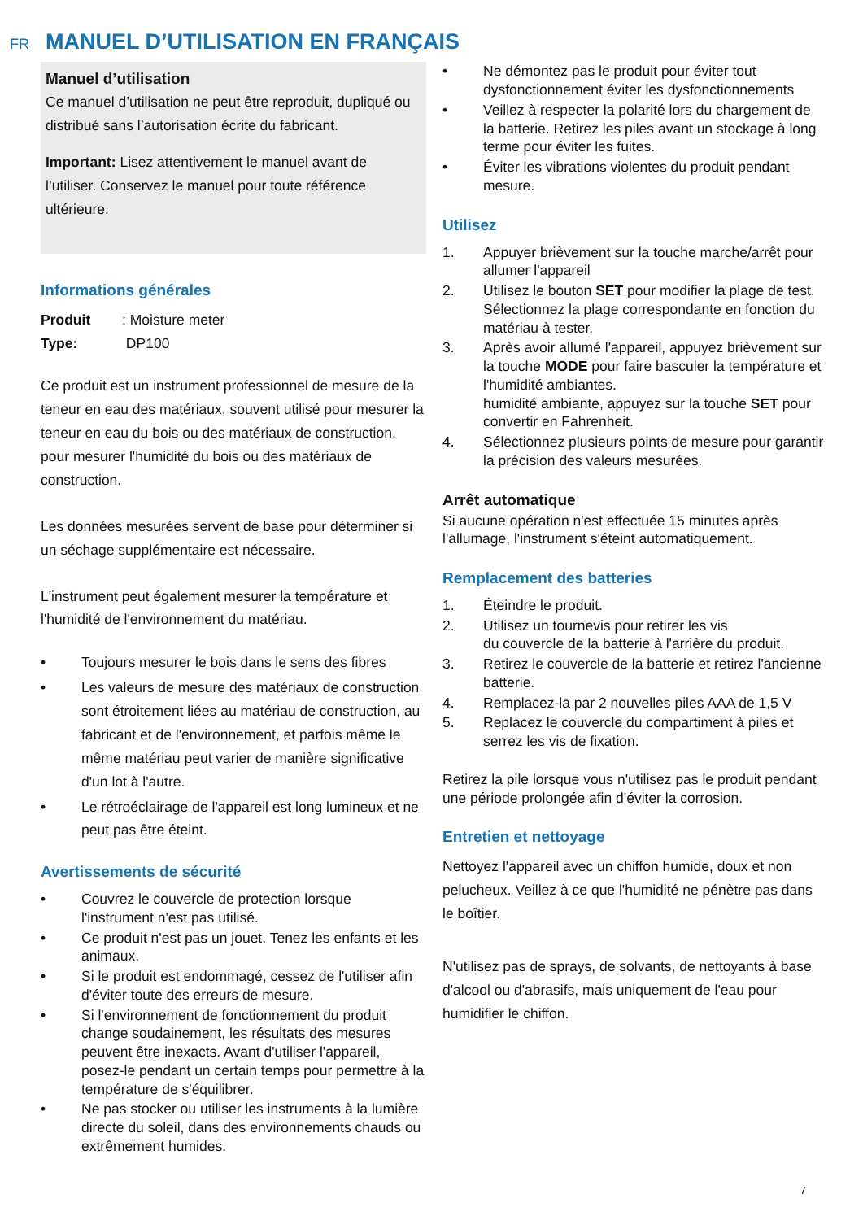FR
MANUEL D’UTILISATION EN FRANÇAIS
Manuel d’utilisation
Ce manuel d’utilisation ne peut être reproduit, dupliqué ou distribué sans l’autorisation écrite du fabricant.
Important: Lisez attentivement le manuel avant de l’utiliser. Conservez le manuel pour toute référence ultérieure.
Informations générales
Produit: Moisture meter
Type: DP100
Ce produit est un instrument professionnel de mesure de la teneur en eau des matériaux, souvent utilisé pour mesurer la teneur en eau du bois ou des matériaux de construction. pour mesurer l'humidité du bois ou des matériaux de construction.
Les données mesurées servent de base pour déterminer si un séchage supplémentaire est nécessaire.
L'instrument peut également mesurer la température et l'humidité de l'environnement du matériau.
• Toujours mesurer le bois dans le sens des fibres
• Les valeurs de mesure des matériaux de construction sont étroitement liées au matériau de construction, au fabricant et de l'environnement, et parfois même le même matériau peut varier de manière significative d'un lot à l'autre.
• Le rétroéclairage de l'appareil est long lumineux et ne peut pas être éteint.
Avertissements de sécurité
• Couvrez le couvercle de protection lorsque l'instrument n'est pas utilisé.
• Ce produit n'est pas un jouet. Tenez les enfants et les animaux.
• Si le produit est endommagé, cessez de l'utiliser afin d'éviter toute des erreurs de mesure.
• Si l'environnement de fonctionnement du produit change soudainement, les résultats des mesures peuvent être inexacts. Avant d'utiliser l'appareil, posez-le pendant un certain temps pour permettre à la température de s'équilibrer.
• Ne pas stocker ou utiliser les instruments à la lumière directe du soleil, dans des environnements chauds ou extrêmement humides.
• Ne démontez pas le produit pour éviter tout dysfonctionnement éviter les dysfonctionnements
• Veillez à respecter la polarité lors du chargement de la batterie. Retirez les piles avant un stockage à long terme pour éviter les fuites.
• Éviter les vibrations violentes du produit pendant mesure.
Utilisez
1. Appuyer brièvement sur la touche marche/arrêt pour allumer l'appareil
2. Utilisez le bouton SET pour modifier la plage de test. Sélectionnez la plage correspondante en fonction du matériau à tester.
3. Après avoir allumé l'appareil, appuyez brièvement sur la touche MODE pour faire basculer la température et l'humidité ambiantes.
humidité ambiante, appuyez sur la touche SET pour convertir en Fahrenheit.
4. Sélectionnez plusieurs points de mesure pour garantir la précision des valeurs mesurées.
Arrêt automatique
Si aucune opération n'est effectuée 15 minutes après l'allumage, l'instrument s'éteint automatiquement.
Remplacement des batteries
1. Éteindre le produit.
2. Utilisez un tournevis pour retirer les vis
du couvercle de la batterie à l'arrière du produit.
3. Retirez le couvercle de la batterie et retirez l'ancienne batterie.
4. Remplacez-la par 2 nouvelles piles AAA de 1,5 V
5. Replacez le couvercle du compartiment à piles et serrez les vis de fixation.
Retirez la pile lorsque vous n'utilisez pas le produit pendant une période prolongée afin d'éviter la corrosion.
Entretien et nettoyage
Nettoyez l'appareil avec un chiffon humide, doux et non pelucheux. Veillez à ce que l'humidité ne pénètre pas dans le boîtier.
N'utilisez pas de sprays, de solvants, de nettoyants à base d'alcool ou d'abrasifs, mais uniquement de l'eau pour humidifier le chiffon.
7